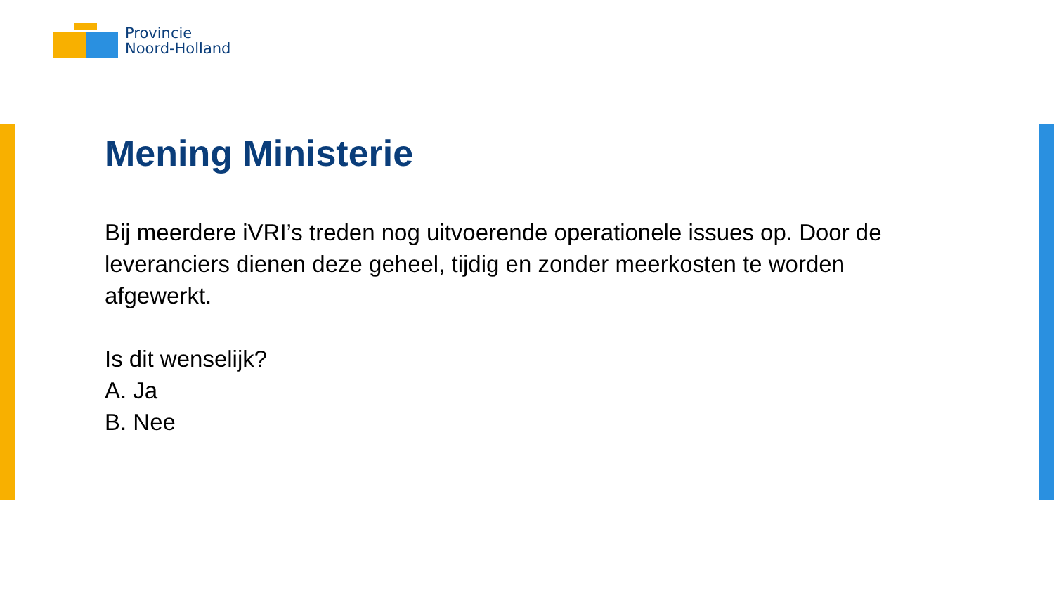Provincie
Noord-Holland
Mening Ministerie
Bij meerdere iVRI’s treden nog uitvoerende operationele issues op. Door de leveranciers dienen deze geheel, tijdig en zonder meerkosten te worden afgewerkt.
Is dit wenselijk?
A. Ja
B. Nee